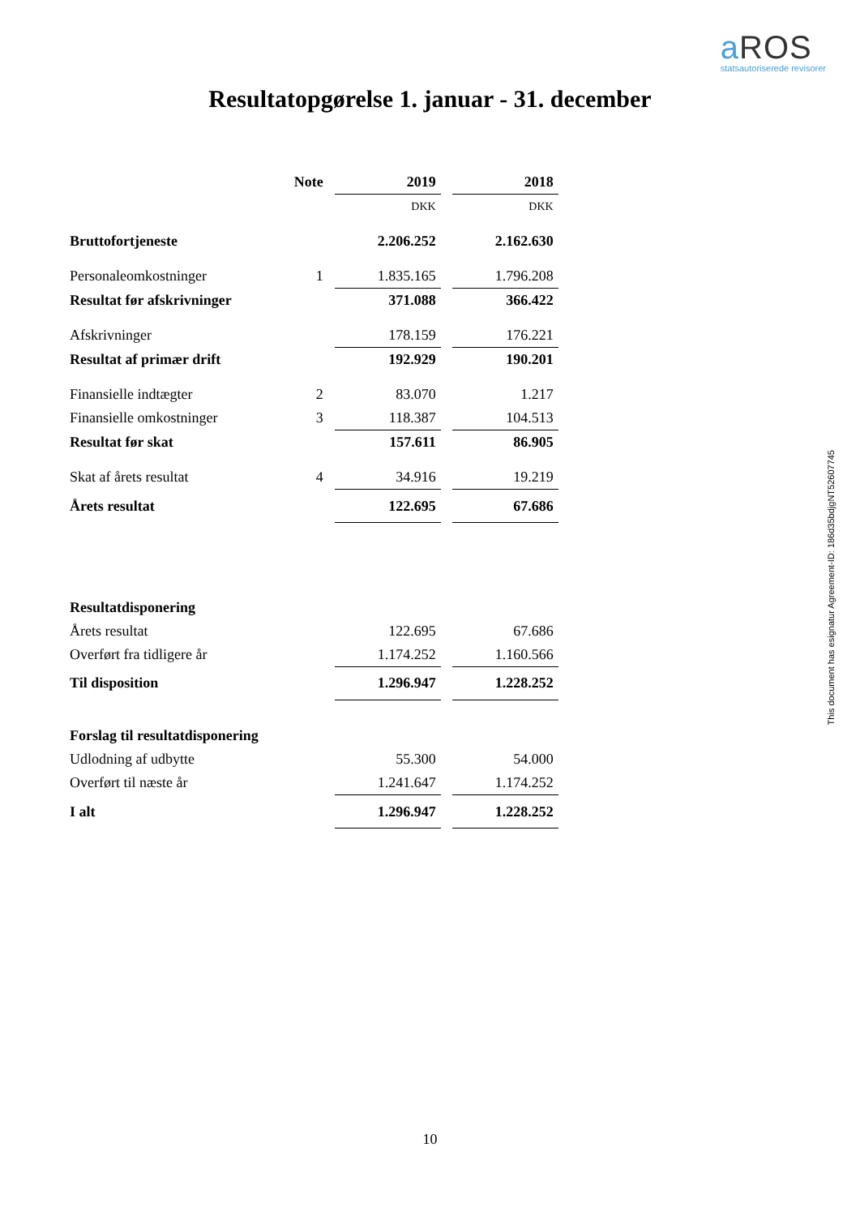a ROS
statsautoriserede revisorer
Resultatopgørelse 1. januar - 31. december
| | Note | | 2019 | | 2018 |
| | | | DKK | | DKK |
| Bruttofortjeneste | | | 2.206.252 | | 2.162.630 |
| Personaleomkostninger | 1 | | 1.835.165 | | 1.796.208 |
| Resultat før afskrivninger | | | 371.088 | | 366.422 |
| Afskrivninger | | | 178.159 | | 176.221 |
| Resultat af primær drift | | | 192.929 | | 190.201 |
| Finansielle indtægter | 2 | | 83.070 | | 1.217 |
| Finansielle omkostninger | 3 | | 118.387 | | 104.513 |
| Resultat før skat | | | 157.611 | | 86.905 |
| Skat af årets resultat | 4 | | 34.916 | | 19.219 |
| Årets resultat | | | 122.695 | | 67.686 |
| Resultatdisponering | | | | | |
| Årets resultat | | | 122.695 | | 67.686 |
| Overført fra tidligere år | | | 1.174.252 | | 1.160.566 |
| Til disposition | | | 1.296.947 | | 1.228.252 |
| Forslag til resultatdisponering | | | | | |
| Udlodning af udbytte | | | 55.300 | | 54.000 |
| Overført til næste år | | | 1.241.647 | | 1.174.252 |
| I alt | | | 1.296.947 | | 1.228.252 |
This document has esignatur Agreement-ID: 186d35bdjgNT52607745
10